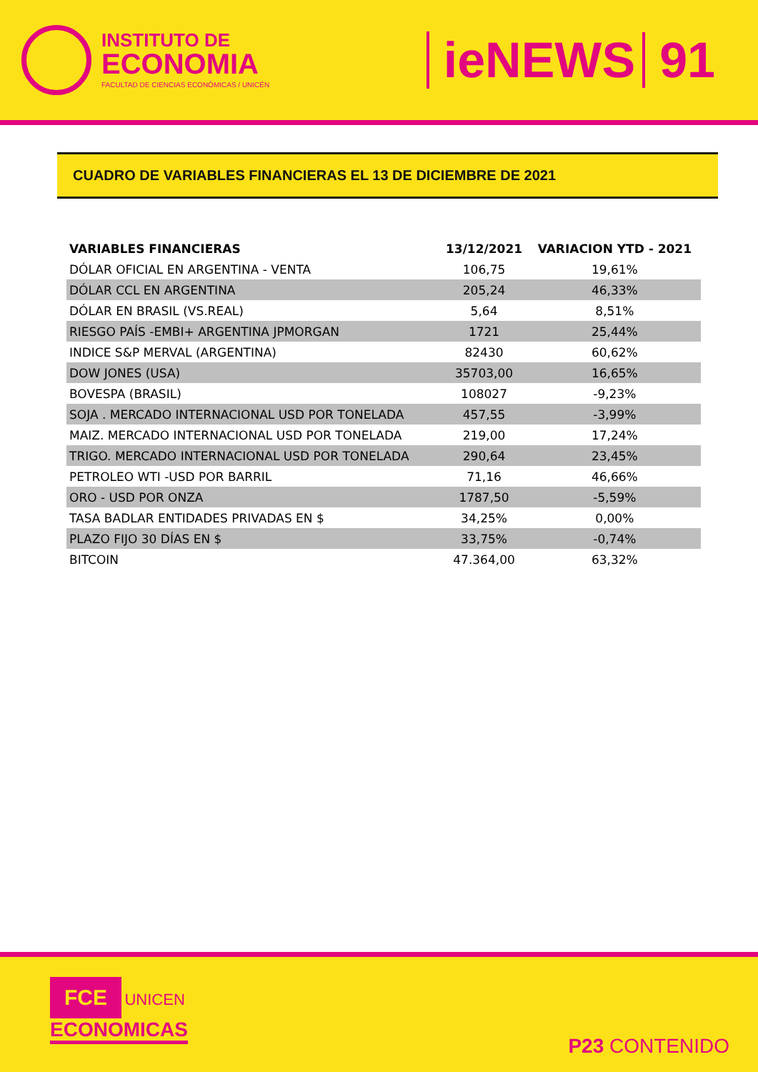INSTITUTO DE
ECONOMIA
FACULTAD DE CIENCIAS ECONÓMICAS / UNICÉN
ieNEWS 91
CUADRO DE VARIABLES FINANCIERAS EL 13 DE DICIEMBRE DE 2021
| VARIABLES FINANCIERAS | 13/12/2021 | VARIACION YTD - 2021 |
| --- | --- | --- |
| DÓLAR OFICIAL EN ARGENTINA - VENTA | 106,75 | 19,61% |
| DÓLAR CCL EN ARGENTINA | 205,24 | 46,33% |
| DÓLAR EN BRASIL (VS.REAL) | 5,64 | 8,51% |
| RIESGO PAÍS -EMBI+ ARGENTINA JPMORGAN | 1721 | 25,44% |
| INDICE S&P MERVAL (ARGENTINA) | 82430 | 60,62% |
| DOW JONES (USA) | 35703,00 | 16,65% |
| BOVESPA (BRASIL) | 108027 | -9,23% |
| SOJA . MERCADO INTERNACIONAL USD POR TONELADA | 457,55 | -3,99% |
| MAIZ. MERCADO INTERNACIONAL USD POR TONELADA | 219,00 | 17,24% |
| TRIGO. MERCADO INTERNACIONAL USD POR TONELADA | 290,64 | 23,45% |
| PETROLEO WTI -USD POR BARRIL | 71,16 | 46,66% |
| ORO - USD POR ONZA | 1787,50 | -5,59% |
| TASA BADLAR ENTIDADES PRIVADAS EN $ | 34,25% | 0,00% |
| PLAZO FIJO 30 DÍAS EN $ | 33,75% | -0,74% |
| BITCOIN | 47.364,00 | 63,32% |
FCE UNICEN
ECONOMICAS
P23 CONTENIDO